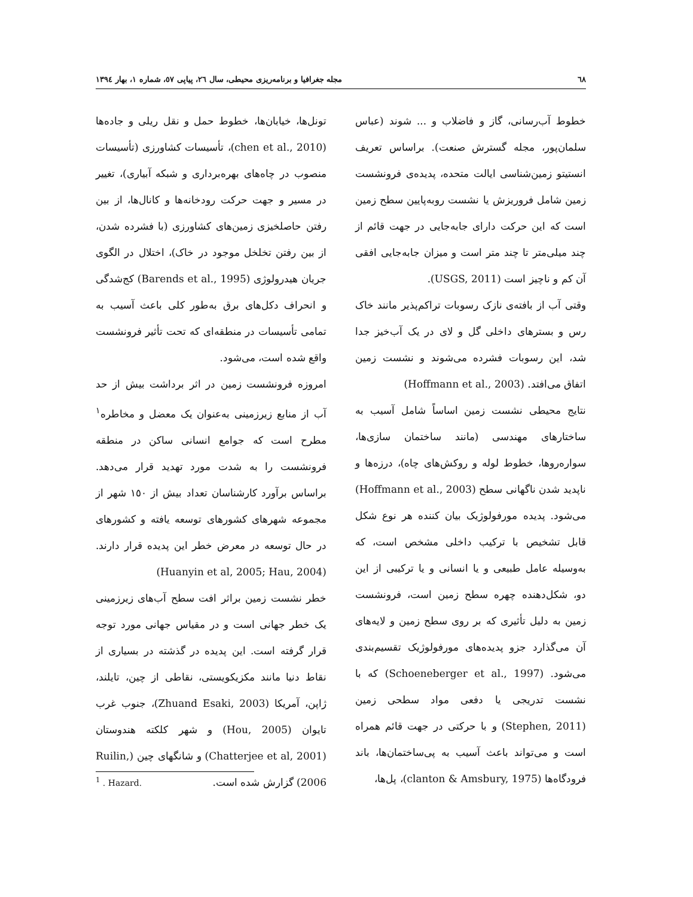٦٨ مجله جغرافیا و برنامه‌ریزی محیطی، سال ٢٦، پیاپی ٥٧، شماره ١، بهار ١٣٩٤
خطوط آب‌رسانی، گاز و فاضلاب و ... شوند (عباس سلمان‌پور، مجله گسترش صنعت). براساس تعریف انستیتو زمین‌شناسی ایالت متحده، پدیده‌ی فرونشست زمین شامل فروریزش یا نشست روبه‌پایین سطح زمین است که این حرکت دارای جابه‌جایی در جهت قائم از چند میلی‌متر تا چند متر است و میزان جابه‌جایی افقی آن کم و ناچیز است (USGS, 2011).
وقتی آب از بافته‌ی نازک رسوبات تراکم‌پذیر مانند خاک رس و بسترهای داخلی گل و لای در یک آب‌خیز جدا شد، این رسوبات فشرده می‌شوند و نشست زمین اتفاق می‌افتد. (Hoffmann et al., 2003)
نتایج محیطی نشست زمین اساساً شامل آسیب به ساختارهای مهندسی (مانند ساختمان سازی‌ها، سواره‌روها، خطوط لوله و روکش‌های چاه)، درزه‌ها و ناپدید شدن ناگهانی سطح (Hoffmann et al., 2003) می‌شود. پدیده مورفولوژیک بیان کننده هر نوع شکل قابل تشخیص با ترکیب داخلی مشخص است، که به‌وسیله عامل طبیعی و یا انسانی و یا ترکیبی از این دو، شکل‌دهنده چهره سطح زمین است، فرونشست زمین به دلیل تأثیری که بر روی سطح زمین و لایه‌های آن می‌گذارد جزو پدیده‌های مورفولوژیک تقسیم‌بندی می‌شود. (Schoeneberger et al., 1997) که با نشست تدریجی یا دفعی مواد سطحی زمین (Stephen, 2011) و با حرکتی در جهت قائم همراه است و می‌تواند باعث آسیب به پی‌ساختمان‌ها، باند فرودگاه‌ها (clanton & Amsbury, 1975)، پل‌ها،
تونل‌ها، خیابان‌ها، خطوط حمل و نقل ریلی و جاده‌ها (chen et al., 2010)، تأسیسات کشاورزی (تأسیسات منصوب در چاه‌های بهره‌برداری و شبکه آبیاری)، تغییر در مسیر و جهت حرکت رودخانه‌ها و کانال‌ها، از بین رفتن حاصلخیزی زمین‌های کشاورزی (با فشرده شدن، از بین رفتن تخلخل موجود در خاک)، اختلال در الگوی جریان هیدرولوژی (Barends et al., 1995) کج‌شدگی و انحراف دکل‌های برق به‌طور کلی باعث آسیب به تمامی تأسیسات در منطقه‌ای که تحت تأثیر فرونشست واقع شده است، می‌شود.
امروزه فرونشست زمین در اثر برداشت بیش از حد آب از منابع زیرزمینی به‌عنوان یک معضل و مخاطره<sup>١</sup> مطرح است که جوامع انسانی ساکن در منطقه فرونشست را به شدت مورد تهدید قرار می‌دهد. براساس برآورد کارشناسان تعداد بیش از ١٥٠ شهر از مجموعه شهرهای کشورهای توسعه یافته و کشورهای در حال توسعه در معرض خطر این پدیده قرار دارند. (Huanyin et al, 2005; Hau, 2004)
خطر نشست زمین براثر افت سطح آب‌های زیرزمینی یک خطر جهانی است و در مقیاس جهانی مورد توجه قرار گرفته است. این پدیده در گذشته در بسیاری از نقاط دنیا مانند مکزیکویستی، نقاطی از چین، تایلند، ژاپن، آمریکا (Zhuand Esaki, 2003)، جنوب غرب تایوان (Hou, 2005) و شهر کلکته هندوستان (Chatterjee et al, 2001) و شانگهای چین (Ruilin, 2006) گزارش شده است.
<sup>1</sup> . Hazard.